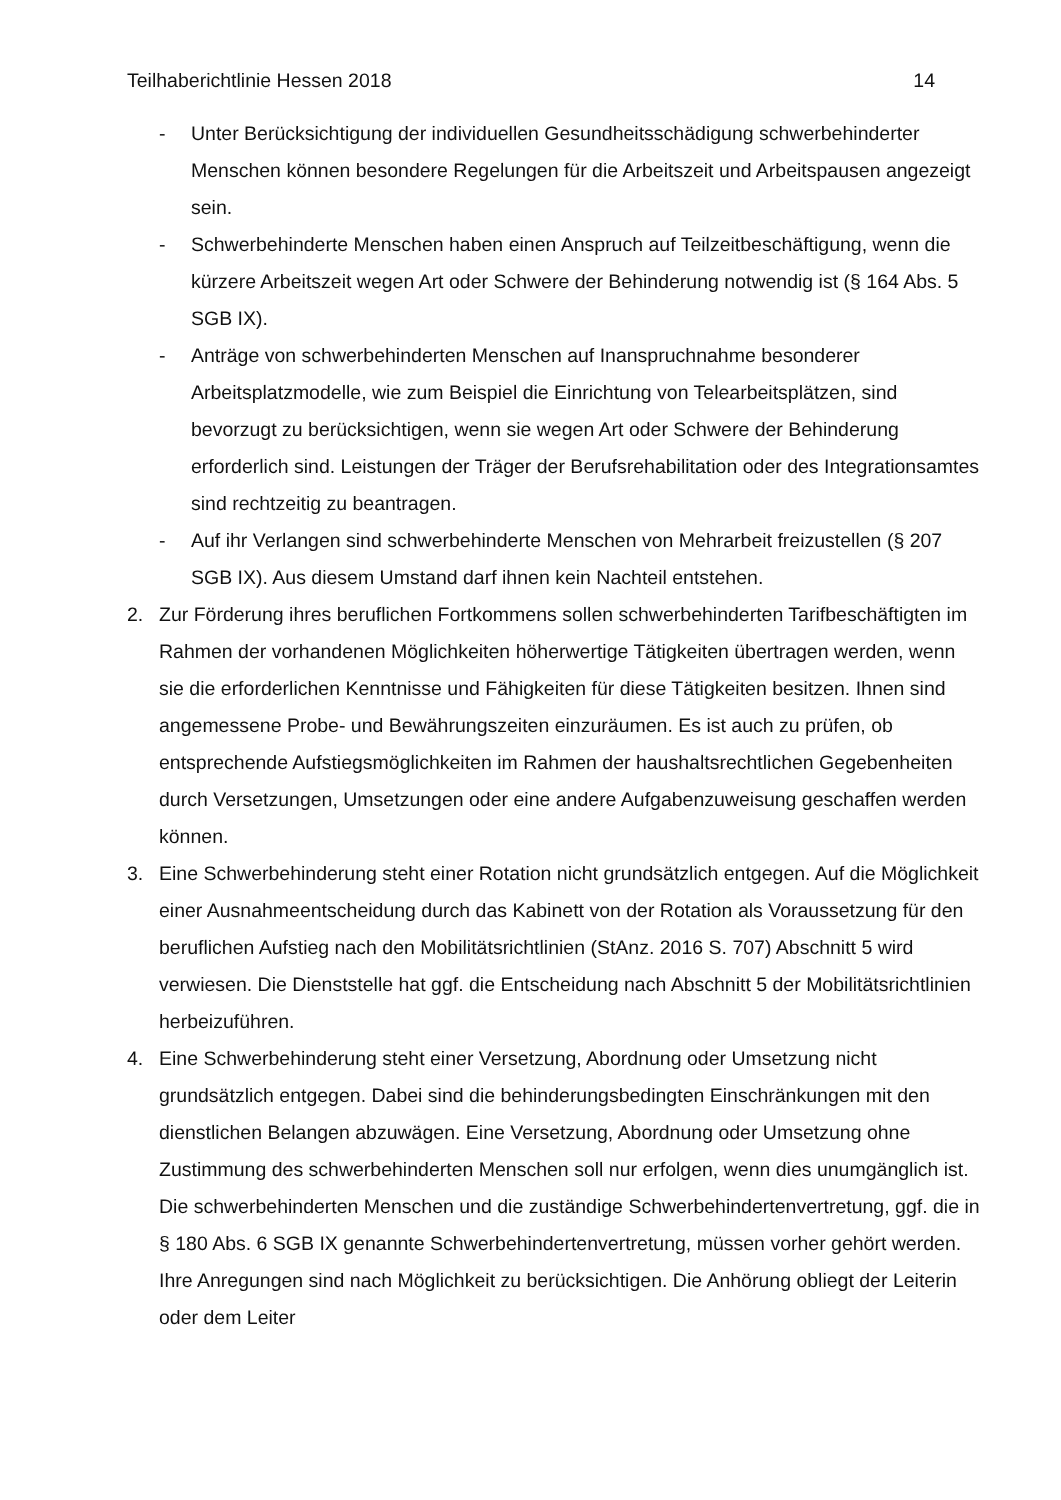Teilhaberichtlinie Hessen 2018 14
- Unter Berücksichtigung der individuellen Gesundheitsschädigung schwerbehinderter Menschen können besondere Regelungen für die Arbeitszeit und Arbeitspausen angezeigt sein.
- Schwerbehinderte Menschen haben einen Anspruch auf Teilzeitbeschäftigung, wenn die kürzere Arbeitszeit wegen Art oder Schwere der Behinderung notwendig ist (§ 164 Abs. 5 SGB IX).
- Anträge von schwerbehinderten Menschen auf Inanspruchnahme besonderer Arbeitsplatzmodelle, wie zum Beispiel die Einrichtung von Telearbeitsplätzen, sind bevorzugt zu berücksichtigen, wenn sie wegen Art oder Schwere der Behinderung erforderlich sind. Leistungen der Träger der Berufsrehabilitation oder des Integrationsamtes sind rechtzeitig zu beantragen.
- Auf ihr Verlangen sind schwerbehinderte Menschen von Mehrarbeit freizustellen (§ 207 SGB IX). Aus diesem Umstand darf ihnen kein Nachteil entstehen.
2. Zur Förderung ihres beruflichen Fortkommens sollen schwerbehinderten Tarifbeschäftigten im Rahmen der vorhandenen Möglichkeiten höherwertige Tätigkeiten übertragen werden, wenn sie die erforderlichen Kenntnisse und Fähigkeiten für diese Tätigkeiten besitzen. Ihnen sind angemessene Probe- und Bewährungszeiten einzuräumen. Es ist auch zu prüfen, ob entsprechende Aufstiegsmöglichkeiten im Rahmen der haushaltsrechtlichen Gegebenheiten durch Versetzungen, Umsetzungen oder eine andere Aufgabenzuweisung geschaffen werden können.
3. Eine Schwerbehinderung steht einer Rotation nicht grundsätzlich entgegen. Auf die Möglichkeit einer Ausnahmeentscheidung durch das Kabinett von der Rotation als Voraussetzung für den beruflichen Aufstieg nach den Mobilitätsrichtlinien (StAnz. 2016 S. 707) Abschnitt 5 wird verwiesen. Die Dienststelle hat ggf. die Entscheidung nach Abschnitt 5 der Mobilitätsrichtlinien herbeizuführen.
4. Eine Schwerbehinderung steht einer Versetzung, Abordnung oder Umsetzung nicht grundsätzlich entgegen. Dabei sind die behinderungsbedingten Einschränkungen mit den dienstlichen Belangen abzuwägen. Eine Versetzung, Abordnung oder Umsetzung ohne Zustimmung des schwerbehinderten Menschen soll nur erfolgen, wenn dies unumgänglich ist. Die schwerbehinderten Menschen und die zuständige Schwerbehindertenvertretung, ggf. die in § 180 Abs. 6 SGB IX genannte Schwerbehindertenvertretung, müssen vorher gehört werden. Ihre Anregungen sind nach Möglichkeit zu berücksichtigen. Die Anhörung obliegt der Leiterin oder dem Leiter